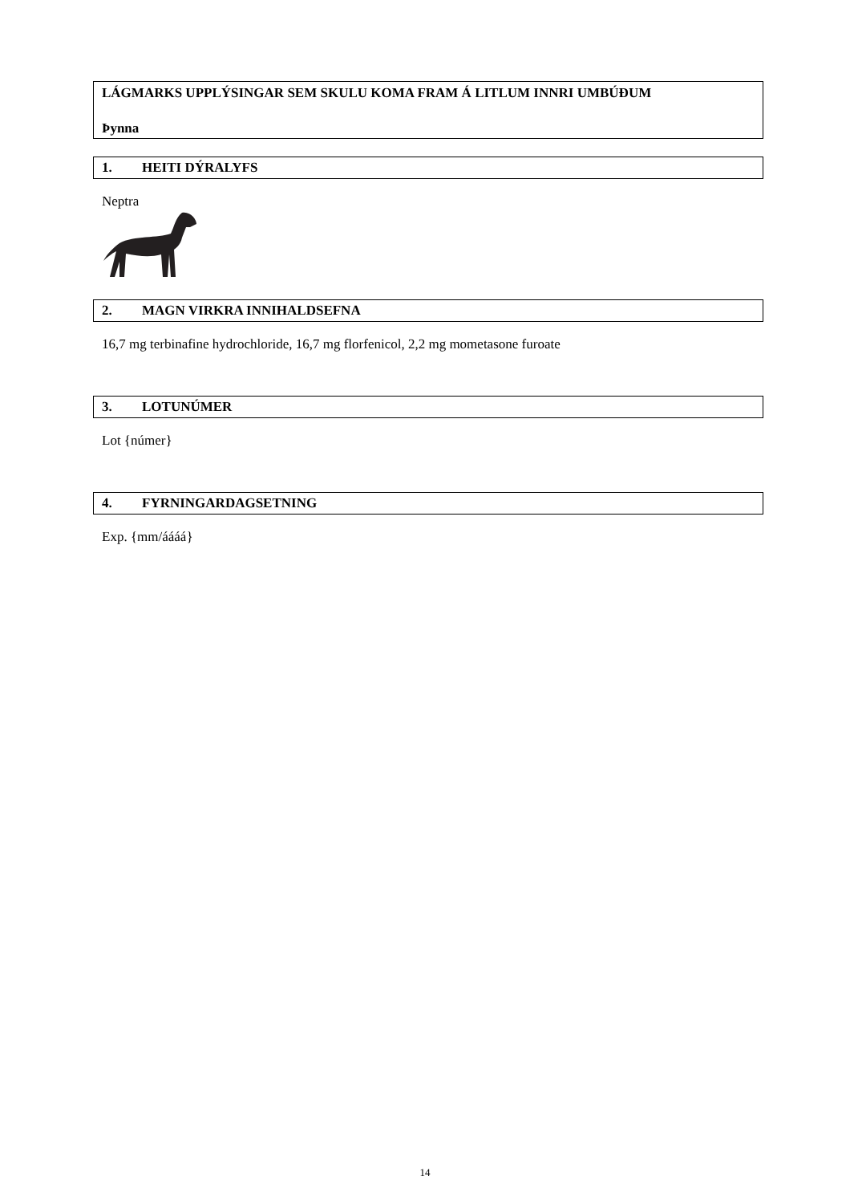LÁGMARKS UPPLÝSINGAR SEM SKULU KOMA FRAM Á LITLUM INNRI UMBÚÐUM
Þynna
1. HEITI DÝRALYFS
Neptra
2. MAGN VIRKRA INNIHALDSEFNA
16,7 mg terbinafine hydrochloride, 16,7 mg florfenicol, 2,2 mg mometasone furoate
3. LOTUNÚMER
Lot {númer}
4. FYRNINGARDAGSETNING
Exp. {mm/áááá}
14